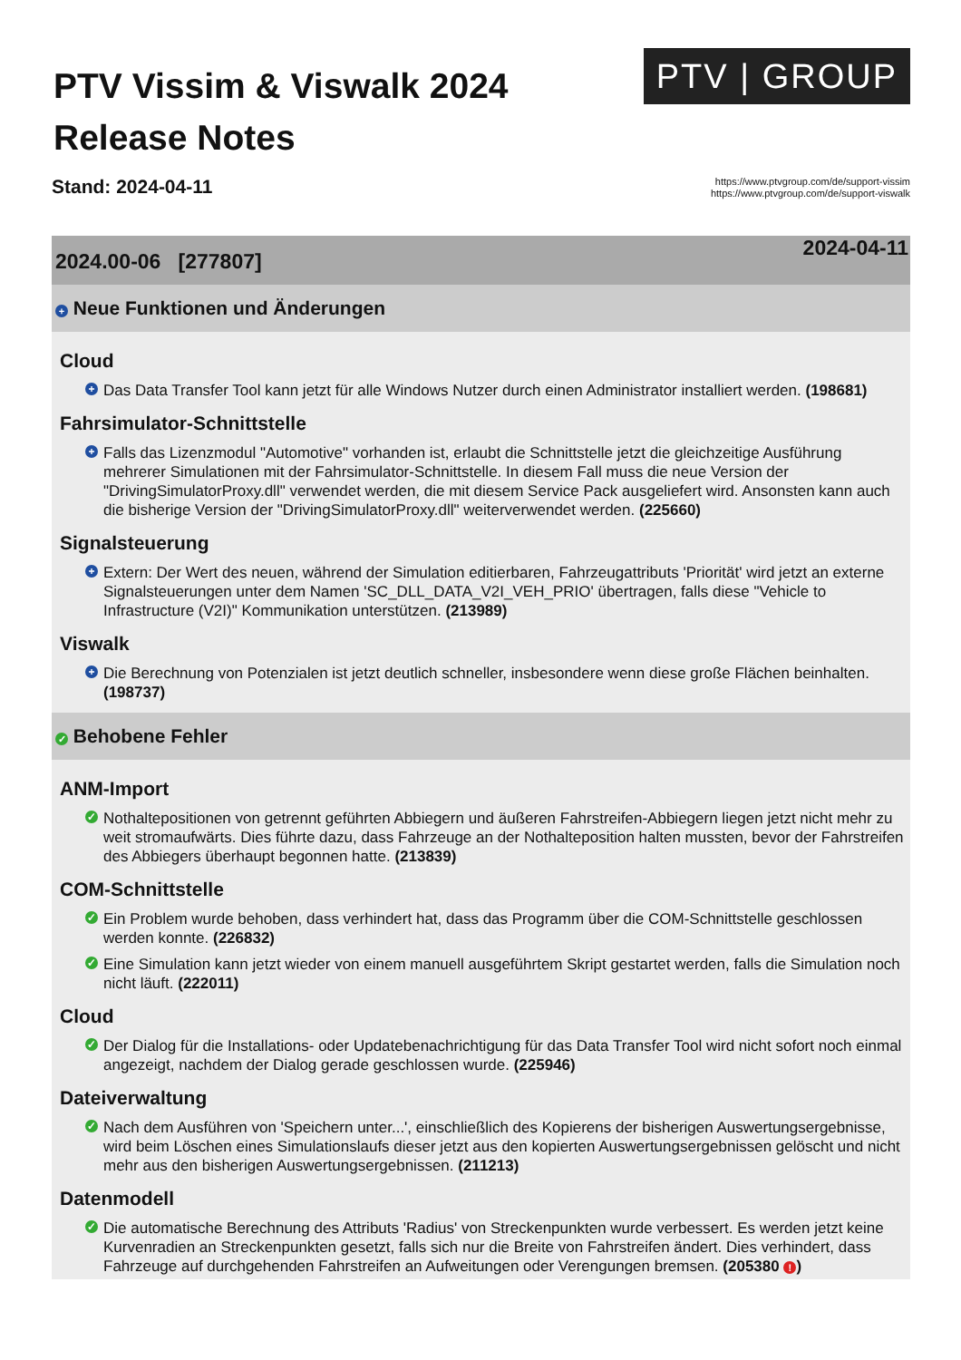PTV Vissim & Viswalk 2024
Release Notes
PTV | GROUP
Stand: 2024-04-11
https://www.ptvgroup.com/de/support-vissim
https://www.ptvgroup.com/de/support-viswalk
2024.00-06 [277807] 2024-04-11
+ Neue Funktionen und Änderungen
Cloud
+ Das Data Transfer Tool kann jetzt für alle Windows Nutzer durch einen Administrator installiert werden. (198681)
Fahrsimulator-Schnittstelle
+ Falls das Lizenzmodul "Automotive" vorhanden ist, erlaubt die Schnittstelle jetzt die gleichzeitige Ausführung mehrerer Simulationen mit der Fahrsimulator-Schnittstelle. In diesem Fall muss die neue Version der "DrivingSimulatorProxy.dll" verwendet werden, die mit diesem Service Pack ausgeliefert wird. Ansonsten kann auch die bisherige Version der "DrivingSimulatorProxy.dll" weiterverwendet werden. (225660)
Signalsteuerung
+ Extern: Der Wert des neuen, während der Simulation editierbaren, Fahrzeugattributs 'Priorität' wird jetzt an externe Signalsteuerungen unter dem Namen 'SC_DLL_DATA_V2I_VEH_PRIO' übertragen, falls diese "Vehicle to Infrastructure (V2I)" Kommunikation unterstützen. (213989)
Viswalk
+ Die Berechnung von Potenzialen ist jetzt deutlich schneller, insbesondere wenn diese große Flächen beinhalten. (198737)
✓ Behobene Fehler
ANM-Import
✓ Nothaltepositionen von getrennt geführten Abbiegern und äußeren Fahrstreifen-Abbiegern liegen jetzt nicht mehr zu weit stromaufwärts. Dies führte dazu, dass Fahrzeuge an der Nothalteposition halten mussten, bevor der Fahrstreifen des Abbiegers überhaupt begonnen hatte. (213839)
COM-Schnittstelle
✓ Ein Problem wurde behoben, dass verhindert hat, dass das Programm über die COM-Schnittstelle geschlossen werden konnte. (226832)
✓ Eine Simulation kann jetzt wieder von einem manuell ausgeführtem Skript gestartet werden, falls die Simulation noch nicht läuft. (222011)
Cloud
✓ Der Dialog für die Installations- oder Updatebenachrichtigung für das Data Transfer Tool wird nicht sofort noch einmal angezeigt, nachdem der Dialog gerade geschlossen wurde. (225946)
Dateiverwaltung
✓ Nach dem Ausführen von 'Speichern unter...', einschließlich des Kopierens der bisherigen Auswertungsergebnisse, wird beim Löschen eines Simulationslaufs dieser jetzt aus den kopierten Auswertungsergebnissen gelöscht und nicht mehr aus den bisherigen Auswertungsergebnissen. (211213)
Datenmodell
✓ Die automatische Berechnung des Attributs 'Radius' von Streckenpunkten wurde verbessert. Es werden jetzt keine Kurvenradien an Streckenpunkten gesetzt, falls sich nur die Breite von Fahrstreifen ändert. Dies verhindert, dass Fahrzeuge auf durchgehenden Fahrstreifen an Aufweitungen oder Verengungen bremsen. (205380 !)